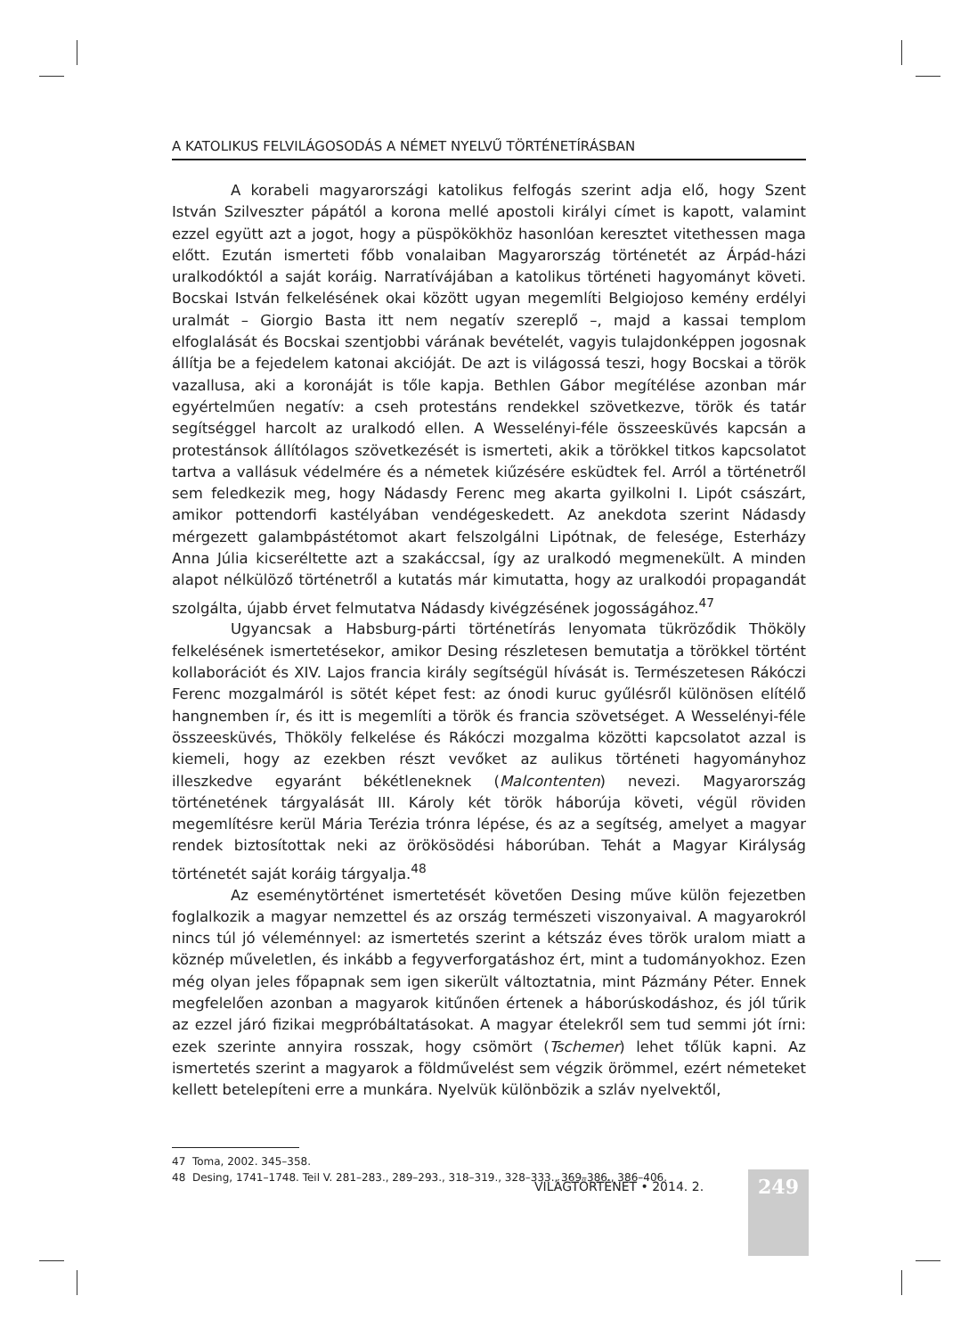A KATOLIKUS FELVILÁGOSODÁS A NÉMET NYELVŰ TÖRTÉNETÍRÁSBAN
A korabeli magyarországi katolikus felfogás szerint adja elő, hogy Szent István Szilveszter pápától a korona mellé apostoli királyi címet is kapott, valamint ezzel együtt azt a jogot, hogy a püspökökhöz hasonlóan keresztet vitethessen maga előtt. Ezután ismerteti főbb vonalaiban Magyarország történetét az Árpád-házi uralkodóktól a saját koráig. Narratívájában a katolikus történeti hagyományt követi. Bocskai István felkelésének okai között ugyan megemlíti Belgiojoso kemény erdélyi uralmát – Giorgio Basta itt nem negatív szereplő –, majd a kassai templom elfoglalását és Bocskai szentjobbi várának bevételét, vagyis tulajdonképpen jogosnak állítja be a fejedelem katonai akcióját. De azt is világossá teszi, hogy Bocskai a török vazallusa, aki a koronáját is tőle kapja. Bethlen Gábor megítélése azonban már egyértelműen negatív: a cseh protestáns rendekkel szövetkezve, török és tatár segítséggel harcolt az uralkodó ellen. A Wesselényi-féle összeesküvés kapcsán a protestánsok állítólagos szövetkezését is ismerteti, akik a törökkel titkos kapcsolatot tartva a vallásuk védelmére és a németek kiűzésére esküdtek fel. Arról a történetről sem feledkezik meg, hogy Nádasdy Ferenc meg akarta gyilkolni I. Lipót császárt, amikor pottendorfi kastélyában vendégeskedett. Az anekdota szerint Nádasdy mérgezett galambpástétomot akart felszolgálni Lipótnak, de felesége, Esterházy Anna Júlia kicseréltette azt a szakáccsal, így az uralkodó megmenekült. A minden alapot nélkülöző történetről a kutatás már kimutatta, hogy az uralkodói propagandát szolgálta, újabb érvet felmutatva Nádasdy kivégzésének jogosságához.<sup>47</sup>
Ugyancsak a Habsburg-párti történetírás lenyomata tükröződik Thököly felkelésének ismertetésekor, amikor Desing részletesen bemutatja a törökkel történt kollaborációt és XIV. Lajos francia király segítségül hívását is. Természetesen Rákóczi Ferenc mozgalmáról is sötét képet fest: az ónodi kuruc gyűlésről különösen elítélő hangnemben ír, és itt is megemlíti a török és francia szövetséget. A Wesselényi-féle összeesküvés, Thököly felkelése és Rákóczi mozgalma közötti kapcsolatot azzal is kiemeli, hogy az ezekben részt vevőket az aulikus történeti hagyományhoz illeszkedve egyaránt békétleneknek (Malcontenten) nevezi. Magyarország történetének tárgyalását III. Károly két török háborúja követi, végül röviden megemlítésre kerül Mária Terézia trónra lépése, és az a segítség, amelyet a magyar rendek biztosítottak neki az örökösödési háborúban. Tehát a Magyar Királyság történetét saját koráig tárgyalja.<sup>48</sup>
Az eseménytörténet ismertetését követően Desing műve külön fejezetben foglalkozik a magyar nemzettel és az ország természeti viszonyaival. A magyarokról nincs túl jó véleménnyel: az ismertetés szerint a kétszáz éves török uralom miatt a köznép műveletlen, és inkább a fegyverforgatáshoz ért, mint a tudományokhoz. Ezen még olyan jeles főpapnak sem igen sikerült változtatnia, mint Pázmány Péter. Ennek megfelelően azonban a magyarok kitűnően értenek a háborúskodáshoz, és jól tűrik az ezzel járó fizikai megpróbáltatásokat. A magyar ételekről sem tud semmi jót írni: ezek szerinte annyira rosszak, hogy csömört (Tschemer) lehet tőlük kapni. Az ismertetés szerint a magyarok a földművelést sem végzik örömmel, ezért németeket kellett betelepíteni erre a munkára. Nyelvük különbözik a szláv nyelvektől,
47 Toma, 2002. 345–358.
48 Desing, 1741–1748. Teil V. 281–283., 289–293., 318–319., 328–333., 369–386., 386–406.
VILÁGTÖRTÉNET • 2014. 2. 249